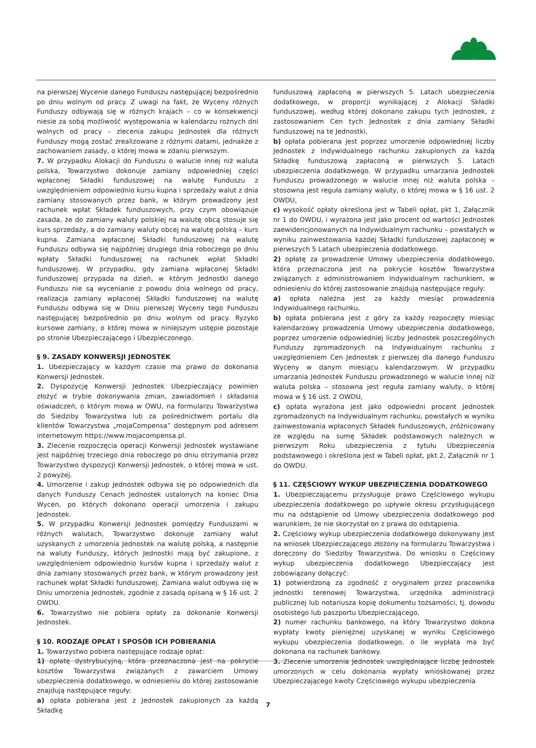na pierwszej Wycenie danego Funduszu następującej bezpośrednio po dniu wolnym od pracy. Z uwagi na fakt, że Wyceny różnych Funduszy odbywają się w różnych krajach – co w konsekwencji niesie za sobą możliwość występowania w kalendarzu rożnych dni wolnych od pracy – zlecenia zakupu Jednostek dla różnych Funduszy mogą zostać zrealizowane z różnymi datami, jednakże z zachowaniem zasady, o której mowa w zdaniu pierwszym.
7. W przypadku Alokacji do Funduszu o walucie innej niż waluta polska, Towarzystwo dokonuje zamiany odpowiedniej części wpłaconej Składki funduszowej na walutę Funduszu z uwzględnieniem odpowiednio kursu kupna i sprzedaży walut z dnia zamiany stosowanych przez bank, w którym prowadzony jest rachunek wpłat Składek funduszowych, przy czym obowiązuje zasada, że do zamiany waluty polskiej na walutę obcą stosuje się kurs sprzedaży, a do zamiany waluty obcej na walutę polską – kurs kupna. Zamiana wpłaconej Składki funduszowej na walutę Funduszu odbywa się najpóźniej drugiego dnia roboczego po dniu wpłaty Składki funduszowej na rachunek wpłat Składki funduszowej. W przypadku, gdy zamiana wpłaconej Składki funduszowej przypada na dzień, w którym Jednostki danego Funduszu nie są wycenianie z powodu dnia wolnego od pracy, realizacja zamiany wpłaconej Składki funduszowej na walutę Funduszu odbywa się w Dniu pierwszej Wyceny tego Funduszu następującej bezpośrednio po dniu wolnym od pracy. Ryzyko kursowe zamiany, o której mowa w niniejszym ustępie pozostaje po stronie Ubezpieczającego i Ubezpieczonego.
§ 9. ZASADY KONWERSJI JEDNOSTEK
1. Ubezpieczający w każdym czasie ma prawo do dokonania Konwersji Jednostek.
2. Dyspozycję Konwersji Jednostek Ubezpieczający powinien złożyć w trybie dokonywania zmian, zawiadomień i składania oświadczeń, o którym mowa w OWU, na formularzu Towarzystwa do Siedziby Towarzystwa lub za pośrednictwem portalu dla klientów Towarzystwa „mojaCompensa” dostępnym pod adresem internetowym https://www.mojacompensa.pl.
3. Zlecenie rozpoczęcia operacji Konwersji Jednostek wystawiane jest najpóźniej trzeciego dnia roboczego po dniu otrzymania przez Towarzystwo dyspozycji Konwersji Jednostek, o której mowa w ust. 2 powyżej.
4. Umorzenie i zakup Jednostek odbywa się po odpowiednich dla danych Funduszy Cenach Jednostek ustalonych na koniec Dnia Wycen, po których dokonano operacji umorzenia i zakupu Jednostek.
5. W przypadku Konwersji Jednostek pomiędzy Funduszami w różnych walutach, Towarzystwo dokonuje zamiany walut uzyskanych z umorzenia Jednostek na walutę polską, a następnie na waluty Funduszy, których Jednostki mają być zakupione, z uwzględnieniem odpowiednio kursów kupna i sprzedaży walut z dnia zamiany stosowanych przez bank, w którym prowadzony jest rachunek wpłat Składki funduszowej. Zamiana walut odbywa się w Dniu umorzenia Jednostek, zgodnie z zasadą opisaną w § 16 ust. 2 OWDU.
6. Towarzystwo nie pobiera opłaty za dokonanie Konwersji Jednostek.
§ 10. RODZAJE OPŁAT I SPOSÓB ICH POBIERANIA
1. Towarzystwo pobiera następujące rodzaje opłat:
1) opłatę dystrybucyjną, która przeznaczona jest na pokrycie kosztów Towarzystwa związanych z zawarciem Umowy ubezpieczenia dodatkowego, w odniesieniu do której zastosowanie znajdują następujące reguły:
a) opłata pobierana jest z Jednostek zakupionych za każdą Składkę
funduszową zapłaconą w pierwszych 5. Latach ubezpieczenia dodatkowego, w proporcji wynikającej z Alokacji Składki funduszowej, według której dokonano zakupu tych Jednostek, z zastosowaniem Cen tych Jednostek z dnia zamiany Składki funduszowej na te Jednostki,
b) opłata pobierana jest poprzez umorzenie odpowiedniej liczby Jednostek z Indywidualnego rachunku zakupionych za każdą Składkę funduszową zapłaconą w pierwszych 5. Latach ubezpieczenia dodatkowego. W przypadku umarzania Jednostek Funduszu prowadzonego w walucie innej niż waluta polska – stosowna jest reguła zamiany waluty, o której mowa w § 16 ust. 2 OWDU,
c) wysokość opłaty określona jest w Tabeli opłat, pkt 1, Załącznik nr 1 do OWDU, i wyrażona jest jako procent od wartości Jednostek zaewidencjonowanych na Indywidualnym rachunku – powstałych w wyniku zainwestowania każdej Składki funduszowej zapłaconej w pierwszych 5 Latach ubezpieczenia dodatkowego.
2) opłatę za prowadzenie Umowy ubezpieczenia dodatkowego, która przeznaczona jest na pokrycie kosztów Towarzystwa związanych z administrowaniem Indywidualnym rachunkiem, w odniesieniu do której zastosowanie znajdują następujące reguły:
a) opłata należna jest za każdy miesiąc prowadzenia Indywidualnego rachunku,
b) opłata pobierana jest z góry za każdy rozpoczęty miesiąc kalendarzowy prowadzenia Umowy ubezpieczenia dodatkowego, poprzez umorzenie odpowiedniej liczby Jednostek poszczególnych Funduszy zgromadzonych na Indywidualnym rachunku z uwzględnieniem Cen Jednostek z pierwszej dla danego Funduszu Wyceny w danym miesiącu kalendarzowym. W przypadku umarzania Jednostek Funduszu prowadzonego w walucie innej niż waluta polska – stosowna jest reguła zamiany waluty, o której mowa w § 16 ust. 2 OWDU,
c) opłata wyrażona jest jako odpowiedni procent Jednostek zgromadzonych na Indywidualnym rachunku, powstałych w wyniku zainwestowania wpłaconych Składek funduszowych, zróżnicowany ze względu na sumę Składek podstawowych należnych w pierwszym Roku ubezpieczenia z tytułu Ubezpieczenia podstawowego i określona jest w Tabeli opłat, pkt 2, Załącznik nr 1 do OWDU.
§ 11. CZĘŚCIOWY WYKUP UBEZPIECZENIA DODATKOWEGO
1. Ubezpieczającemu przysługuje prawo Częściowego wykupu ubezpieczenia dodatkowego po upływie okresu przysługującego mu na odstąpienie od Umowy ubezpieczenia dodatkowego pod warunkiem, że nie skorzystał on z prawa do odstąpienia.
2. Częściowy wykup ubezpieczenia dodatkowego dokonywany jest na wniosek Ubezpieczającego złożony na formularzu Towarzystwa i doręczony do Siedziby Towarzystwa. Do wniosku o Częściowy wykup ubezpieczenia dodatkowego Ubezpieczający jest zobowiązany dołączyć:
1) potwierdzoną za zgodność z oryginałem przez pracownika jednostki terenowej Towarzystwa, urzędnika administracji publicznej lub notariusza kopię dokumentu tożsamości, tj. dowodu osobistego lub paszportu Ubezpieczającego,
2) numer rachunku bankowego, na który Towarzystwo dokona wypłaty kwoty pieniężnej uzyskanej w wyniku Częściowego wykupu ubezpieczenia dodatkowego, o ile wypłata ma być dokonana na rachunek bankowy.
3. Zlecenie umorzenia Jednostek uwzględniające liczbę Jednostek umorzonych w celu dokonania wypłaty wnioskowanej przez Ubezpieczającego kwoty Częściowego wykupu ubezpieczenia
7